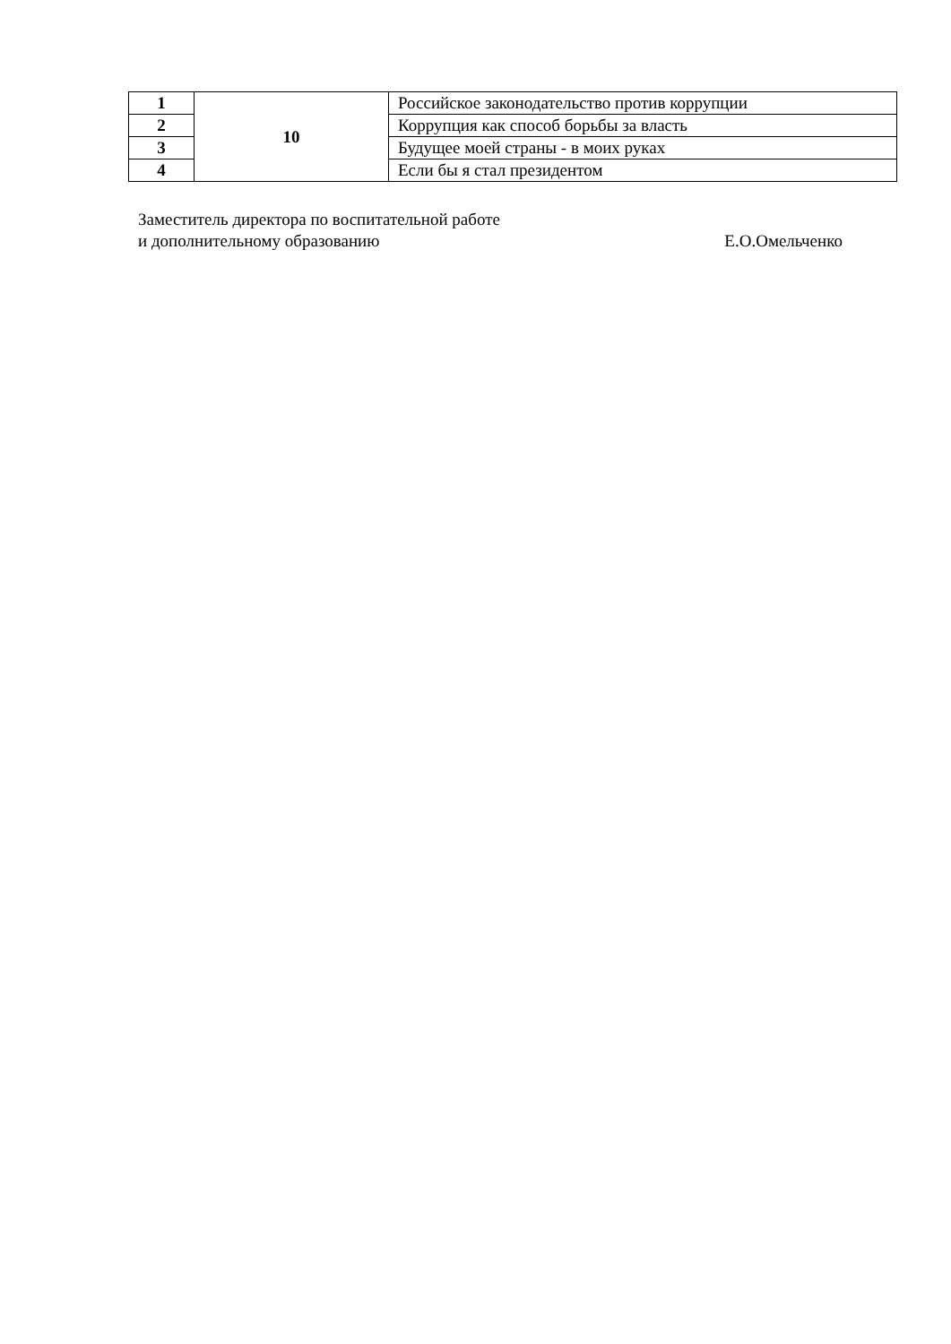| 1 | 10 | Российское законодательство против коррупции |
| 2 | | Коррупция как способ борьбы за власть |
| 3 | | Будущее моей страны - в моих руках |
| 4 | | Если бы я стал президентом |
Заместитель директора по воспитательной работе
и дополнительному образованию Е.О.Омельченко